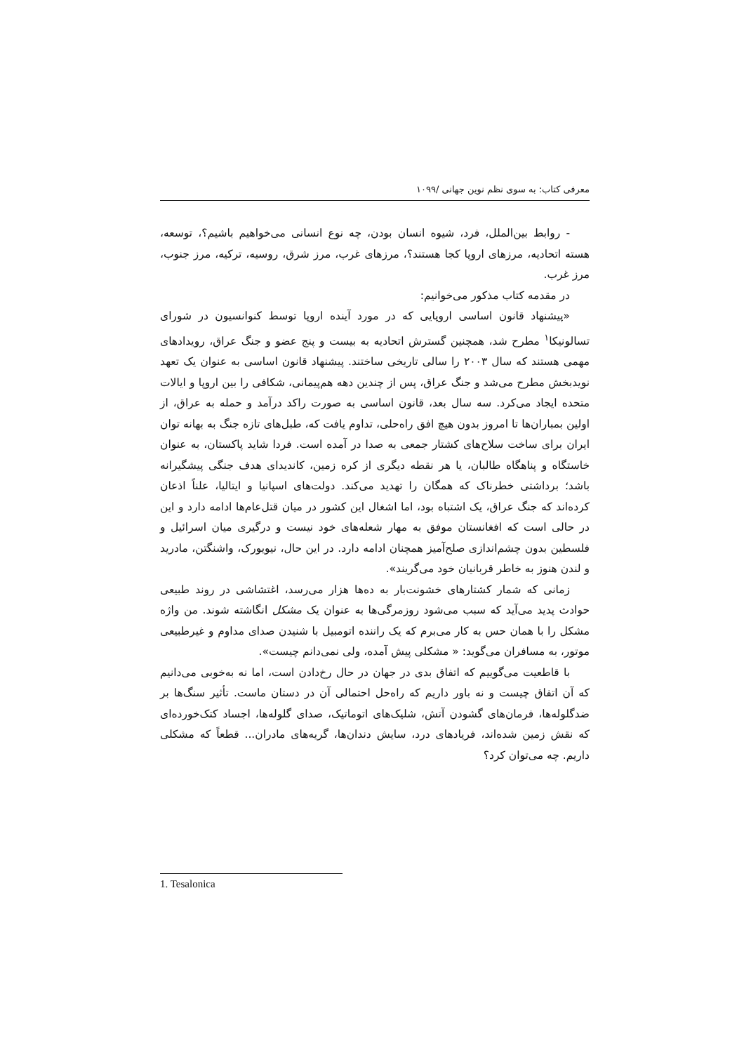معرفی کتاب: به سوی نظم نوین جهانی /۱۰۹۹
- روابط بین‌الملل، فرد، شیوه انسان بودن، چه نوع انسانی می‌خواهیم باشیم؟، توسعه، هسته اتحادیه، مرزهای اروپا کجا هستند؟، مرزهای غرب، مرز شرق، روسیه، ترکیه، مرز جنوب، مرز غرب.
در مقدمه کتاب مذکور می‌خوانیم:
«پیشنهاد قانون اساسی اروپایی که در مورد آینده اروپا توسط کنوانسیون در شورای تسالونیکا<sup>۱</sup> مطرح شد، همچنین گسترش اتحادیه به بیست و پنج عضو و جنگ عراق، رویدادهای مهمی هستند که سال ۲۰۰۳ را سالی تاریخی ساختند. پیشنهاد قانون اساسی به عنوان یک تعهد نویدبخش مطرح می‌شد و جنگ عراق، پس از چندین دهه هم‌پیمانی، شکافی را بین اروپا و ایالات متحده ایجاد می‌کرد. سه سال بعد، قانون اساسی به صورت راکد درآمد و حمله به عراق، از اولین بمباران‌ها تا امروز بدون هیچ افق راه‌حلی، تداوم یافت که، طبل‌های تازه جنگ به بهانه توان ایران برای ساخت سلاح‌های کشتار جمعی به صدا در آمده است. فردا شاید پاکستان، به عنوان خاستگاه و پناهگاه طالبان، یا هر نقطه دیگری از کره زمین، کاندیدای هدف جنگی پیشگیرانه باشد؛ برداشتی خطرناک که همگان را تهدید می‌کند. دولت‌های اسپانیا و ایتالیا، علناً اذعان کرده‌اند که جنگ عراق، یک اشتباه بود، اما اشغال این کشور در میان قتل‌عام‌ها ادامه دارد و این در حالی است که افغانستان موفق به مهار شعله‌های خود نیست و درگیری میان اسرائیل و فلسطین بدون چشم‌اندازی صلح‌آمیز همچنان ادامه دارد. در این حال، نیویورک، واشنگتن، مادرید و لندن هنوز به خاطر قربانیان خود می‌گریند».
زمانی که شمار کشتارهای خشونت‌بار به ده‌ها هزار می‌رسد، اغتشاشی در روند طبیعی حوادث پدید می‌آید که سبب می‌شود روزمرگی‌ها به عنوان یک مشکل انگاشته شوند. من واژه مشکل را با همان حس به کار می‌برم که یک راننده اتومبیل با شنیدن صدای مداوم و غیرطبیعی موتور، به مسافران می‌گوید: « مشکلی پیش آمده، ولی نمی‌دانم چیست».
با قاطعیت می‌گوییم که اتفاق بدی در جهان در حال رخ‌دادن است، اما نه به‌خوبی می‌دانیم که آن اتفاق چیست و نه باور داریم که راه‌حل احتمالی آن در دستان ماست. تأثیر سنگ‌ها بر ضدگلوله‌ها، فرمان‌های گشودن آتش، شلیک‌های اتوماتیک، صدای گلوله‌ها، اجساد کتک‌خورده‌ای که نقش زمین شده‌اند، فریادهای درد، سایش دندان‌ها، گریه‌های مادران... قطعاً که مشکلی داریم. چه می‌توان کرد؟
1. Tesalonica